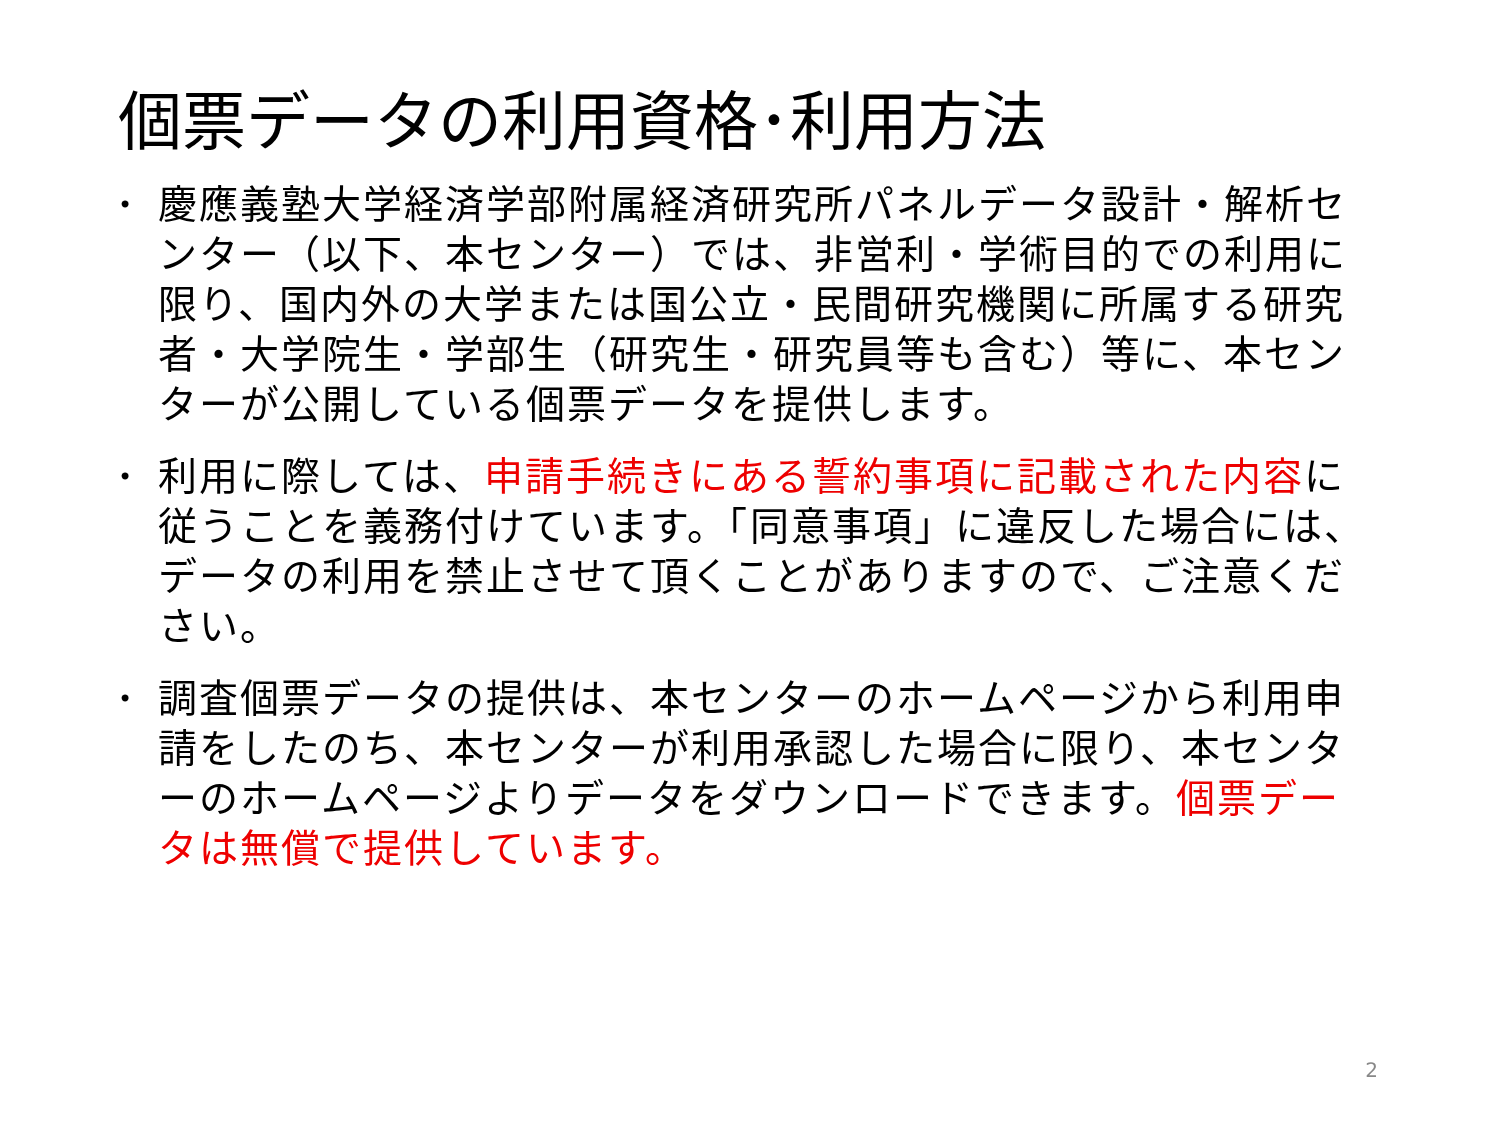個票データの利用資格･利用方法
• 慶應義塾大学経済学部附属経済研究所パネルデータ設計・解析センター（以下、本センター）では、非営利・学術目的での利用に限り、国内外の大学または国公立・民間研究機関に所属する研究者・大学院生・学部生（研究生・研究員等も含む）等に、本センターが公開している個票データを提供します。
• 利用に際しては、申請手続きにある誓約事項に記載された内容に従うことを義務付けています。「同意事項」に違反した場合には、データの利用を禁止させて頂くことがありますので、ご注意ください。
• 調査個票データの提供は、本センターのホームページから利用申請をしたのち、本センターが利用承認した場合に限り、本センターのホームページよりデータをダウンロードできます。個票データは無償で提供しています。
2